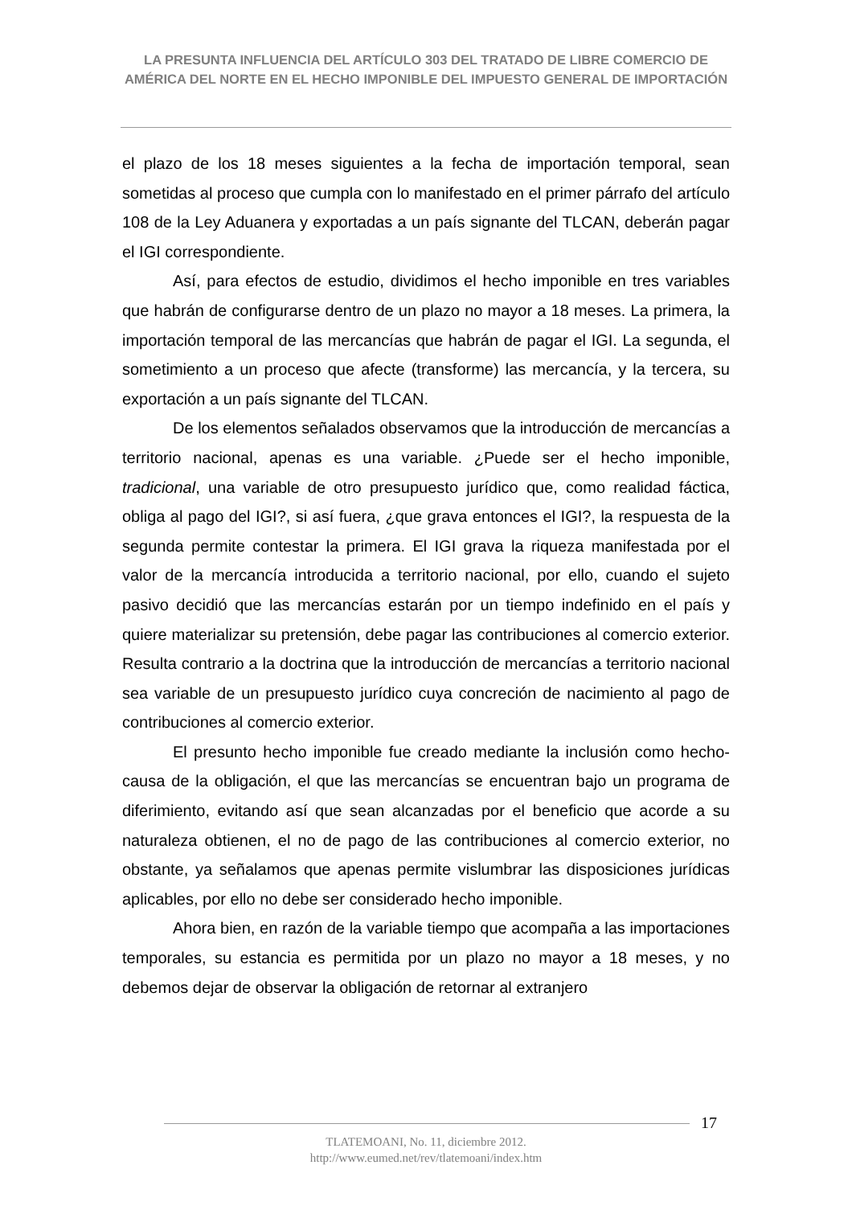LA PRESUNTA INFLUENCIA DEL ARTÍCULO 303 DEL TRATADO DE LIBRE COMERCIO DE AMÉRICA DEL NORTE EN EL HECHO IMPONIBLE DEL IMPUESTO GENERAL DE IMPORTACIÓN
el plazo de los 18 meses siguientes a la fecha de importación temporal, sean sometidas al proceso que cumpla con lo manifestado en el primer párrafo del artículo 108 de la Ley Aduanera y exportadas a un país signante del TLCAN, deberán pagar el IGI correspondiente.
Así, para efectos de estudio, dividimos el hecho imponible en tres variables que habrán de configurarse dentro de un plazo no mayor a 18 meses. La primera, la importación temporal de las mercancías que habrán de pagar el IGI. La segunda, el sometimiento a un proceso que afecte (transforme) las mercancía, y la tercera, su exportación a un país signante del TLCAN.
De los elementos señalados observamos que la introducción de mercancías a territorio nacional, apenas es una variable. ¿Puede ser el hecho imponible, tradicional, una variable de otro presupuesto jurídico que, como realidad fáctica, obliga al pago del IGI?, si así fuera, ¿que grava entonces el IGI?, la respuesta de la segunda permite contestar la primera. El IGI grava la riqueza manifestada por el valor de la mercancía introducida a territorio nacional, por ello, cuando el sujeto pasivo decidió que las mercancías estarán por un tiempo indefinido en el país y quiere materializar su pretensión, debe pagar las contribuciones al comercio exterior. Resulta contrario a la doctrina que la introducción de mercancías a territorio nacional sea variable de un presupuesto jurídico cuya concreción de nacimiento al pago de contribuciones al comercio exterior.
El presunto hecho imponible fue creado mediante la inclusión como hecho-causa de la obligación, el que las mercancías se encuentran bajo un programa de diferimiento, evitando así que sean alcanzadas por el beneficio que acorde a su naturaleza obtienen, el no de pago de las contribuciones al comercio exterior, no obstante, ya señalamos que apenas permite vislumbrar las disposiciones jurídicas aplicables, por ello no debe ser considerado hecho imponible.
Ahora bien, en razón de la variable tiempo que acompaña a las importaciones temporales, su estancia es permitida por un plazo no mayor a 18 meses, y no debemos dejar de observar la obligación de retornar al extranjero
17
TLATEMOANI, No. 11, diciembre 2012.
http://www.eumed.net/rev/tlatemoani/index.htm